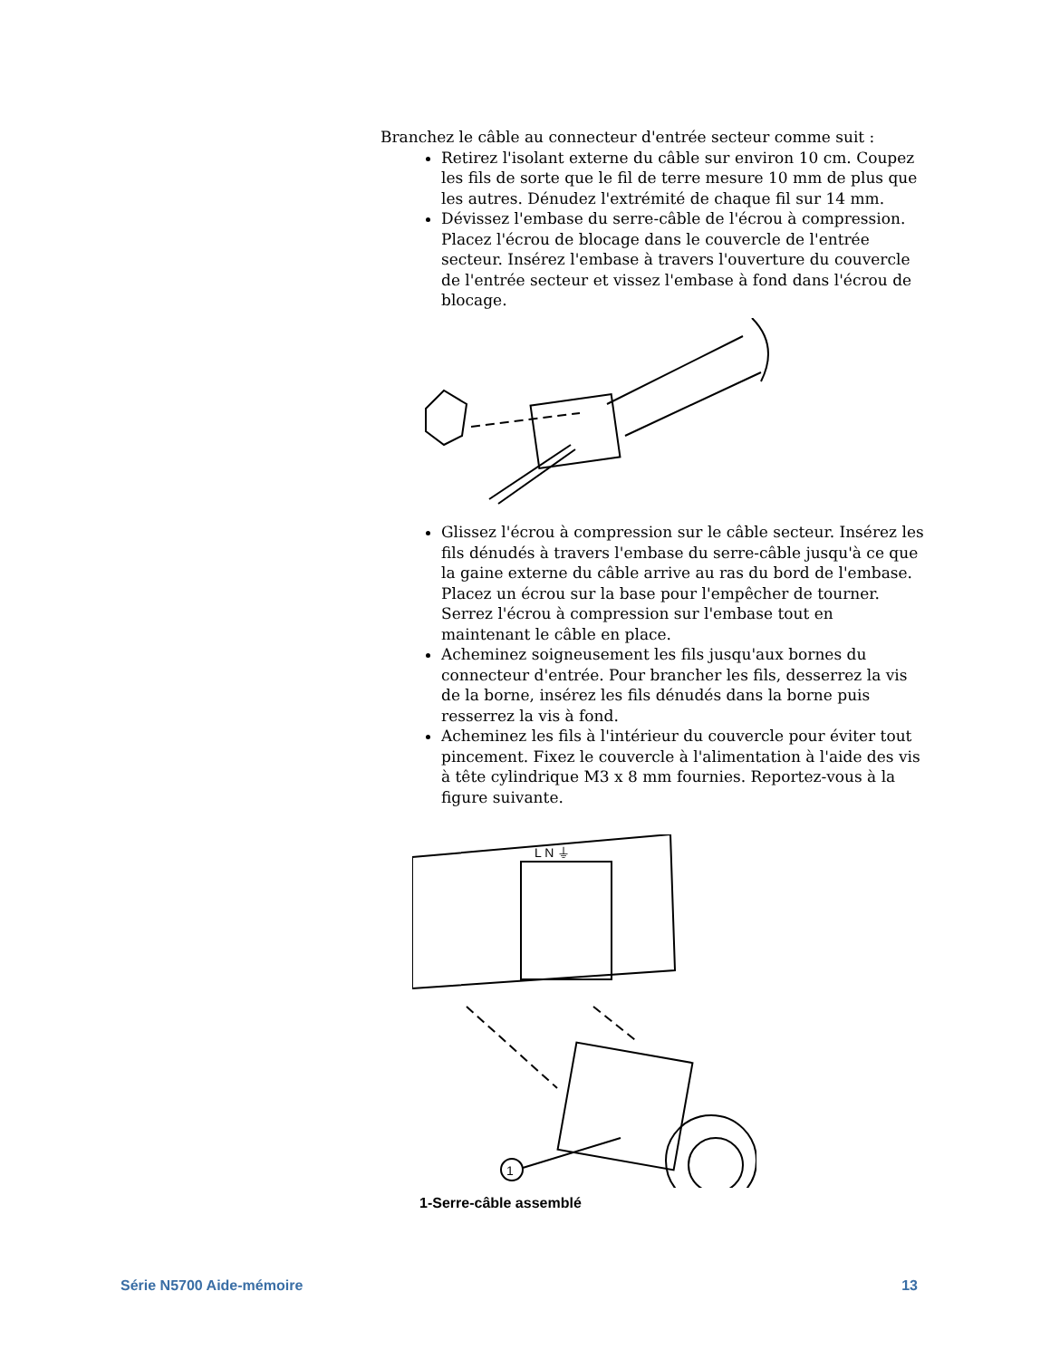Branchez le câble au connecteur d'entrée secteur comme suit :
Retirez l'isolant externe du câble sur environ 10 cm. Coupez les fils de sorte que le fil de terre mesure 10 mm de plus que les autres. Dénudez l'extrémité de chaque fil sur 14 mm.
Dévissez l'embase du serre-câble de l'écrou à compression. Placez l'écrou de blocage dans le couvercle de l'entrée secteur. Insérez l'embase à travers l'ouverture du couvercle de l'entrée secteur et vissez l'embase à fond dans l'écrou de blocage.
Glissez l'écrou à compression sur le câble secteur. Insérez les fils dénudés à travers l'embase du serre-câble jusqu'à ce que la gaine externe du câble arrive au ras du bord de l'embase. Placez un écrou sur la base pour l'empêcher de tourner. Serrez l'écrou à compression sur l'embase tout en maintenant le câble en place.
Acheminez soigneusement les fils jusqu'aux bornes du connecteur d'entrée. Pour brancher les fils, desserrez la vis de la borne, insérez les fils dénudés dans la borne puis resserrez la vis à fond.
Acheminez les fils à l'intérieur du couvercle pour éviter tout pincement. Fixez le couvercle à l'alimentation à l'aide des vis à tête cylindrique M3 x 8 mm fournies. Reportez-vous à la figure suivante.
L N ⏚
1
1-Serre-câble assemblé
Série N5700 Aide-mémoire 13